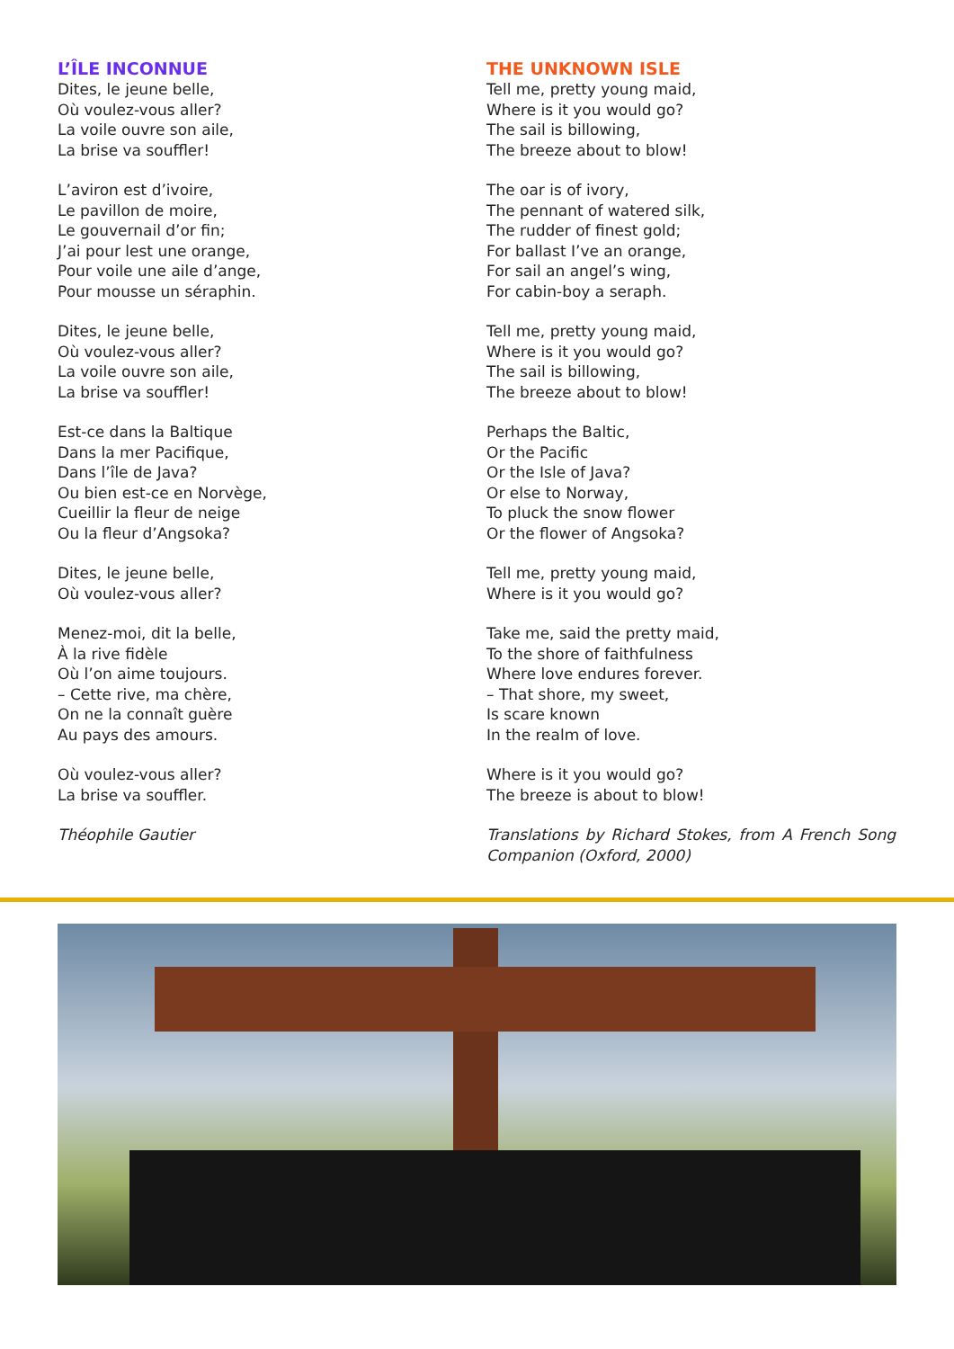L’ÎLE INCONNUE
Dites, le jeune belle,
Où voulez-vous aller?
La voile ouvre son aile,
La brise va souffler!
L’aviron est d’ivoire,
Le pavillon de moire,
Le gouvernail d’or fin;
J’ai pour lest une orange,
Pour voile une aile d’ange,
Pour mousse un séraphin.
Dites, le jeune belle,
Où voulez-vous aller?
La voile ouvre son aile,
La brise va souffler!
Est-ce dans la Baltique
Dans la mer Pacifique,
Dans l’île de Java?
Ou bien est-ce en Norvège,
Cueillir la fleur de neige
Ou la fleur d’Angsoka?
Dites, le jeune belle,
Où voulez-vous aller?
Menez-moi, dit la belle,
À la rive fidèle
Où l’on aime toujours.
– Cette rive, ma chère,
On ne la connaît guère
Au pays des amours.
Où voulez-vous aller?
La brise va souffler.
Théophile Gautier
THE UNKNOWN ISLE
Tell me, pretty young maid,
Where is it you would go?
The sail is billowing,
The breeze about to blow!
The oar is of ivory,
The pennant of watered silk,
The rudder of finest gold;
For ballast I’ve an orange,
For sail an angel’s wing,
For cabin-boy a seraph.
Tell me, pretty young maid,
Where is it you would go?
The sail is billowing,
The breeze about to blow!
Perhaps the Baltic,
Or the Pacific
Or the Isle of Java?
Or else to Norway,
To pluck the snow flower
Or the flower of Angsoka?
Tell me, pretty young maid,
Where is it you would go?
Take me, said the pretty maid,
To the shore of faithfulness
Where love endures forever.
– That shore, my sweet,
Is scare known
In the realm of love.
Where is it you would go?
The breeze is about to blow!
Translations by Richard Stokes, from A French Song Companion (Oxford, 2000)